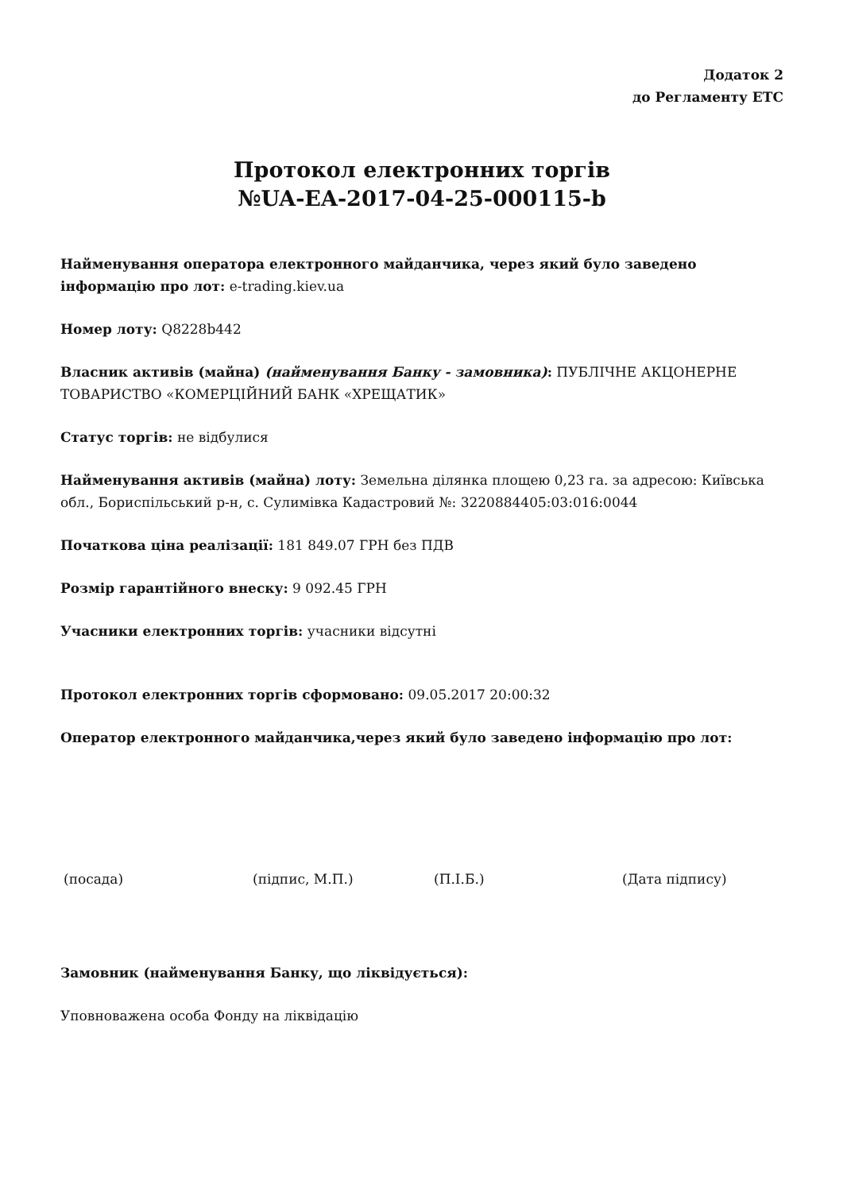Додаток 2
до Регламенту ЕТС
Протокол електронних торгів
№UA-EA-2017-04-25-000115-b
Найменування оператора електронного майданчика, через який було заведено інформацію про лот: e-trading.kiev.ua
Номер лоту: Q8228b442
Власник активів (майна) (найменування Банку - замовника): ПУБЛІЧНЕ АКЦОНЕРНЕ ТОВАРИСТВО «КОМЕРЦІЙНИЙ БАНК «ХРЕЩАТИК»
Статус торгів: не відбулися
Найменування активів (майна) лоту: Земельна ділянка площею 0,23 га. за адресою: Київська обл., Бориспільський р-н, с. Сулимівка Кадастровий №: 3220884405:03:016:0044
Початкова ціна реалізації: 181 849.07 ГРН без ПДВ
Розмір гарантійного внеску: 9 092.45 ГРН
Учасники електронних торгів: учасники відсутні
Протокол електронних торгів сформовано: 09.05.2017 20:00:32
Оператор електронного майданчика,через який було заведено інформацію про лот:
(посада) (підпис, М.П.) (П.І.Б.) (Дата підпису)
Замовник (найменування Банку, що ліквідується):
Уповноважена особа Фонду на ліквідацію